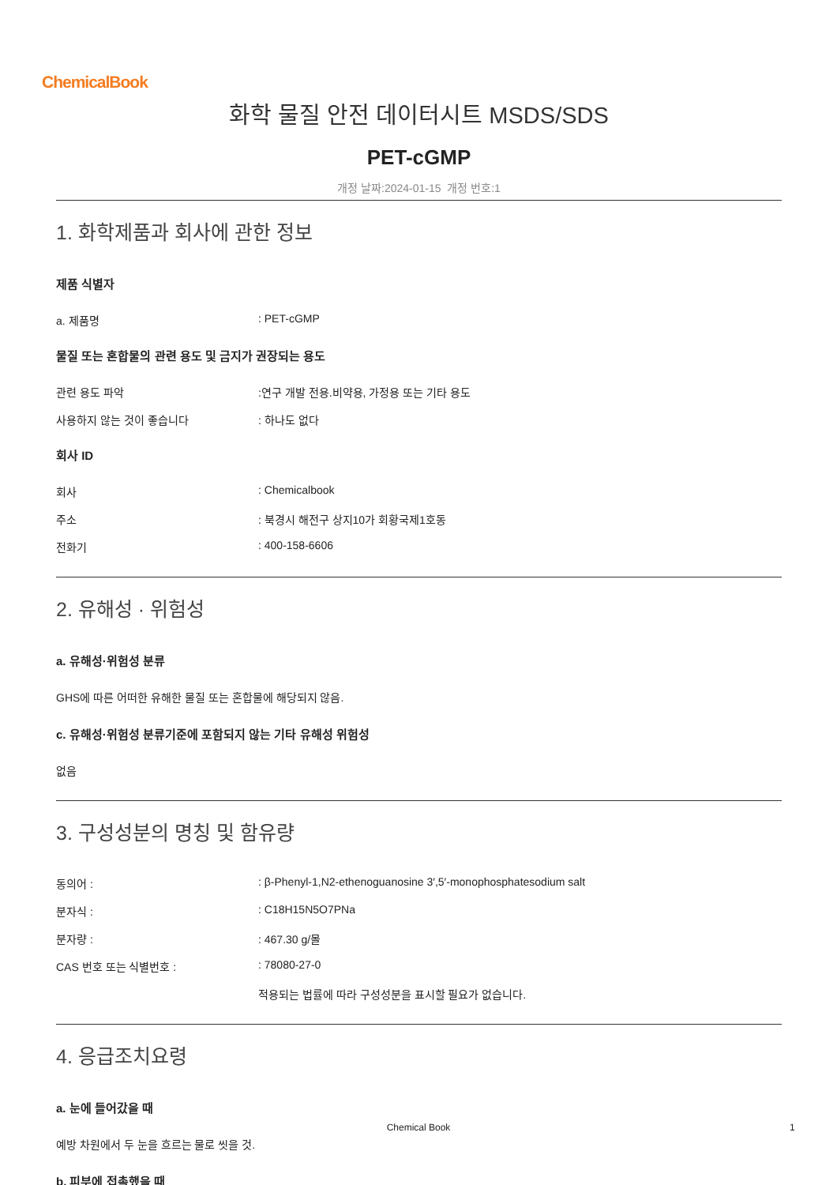ChemicalBook
화학 물질 안전 데이터시트 MSDS/SDS
PET-cGMP
개정 날짜:2024-01-15 개정 번호:1
1. 화학제품과 회사에 관한 정보
제품 식별자
a. 제품명 : PET-cGMP
물질 또는 혼합물의 관련 용도 및 금지가 권장되는 용도
관련 용도 파악 :연구 개발 전용.비약용, 가정용 또는 기타 용도
사용하지 않는 것이 좋습니다 : 하나도 없다
회사 ID
회사 : Chemicalbook
주소 : 북경시 해전구 상지10가 회황국제1호동
전화기 : 400-158-6606
2. 유해성 · 위험성
a. 유해성·위험성 분류
GHS에 따른 어떠한 유해한 물질 또는 혼합물에 해당되지 않음.
c. 유해성·위험성 분류기준에 포함되지 않는 기타 유해성 위험성
없음
3. 구성성분의 명칭 및 함유량
동의어 : : β-Phenyl-1,N2-ethenoguanosine 3′,5′-monophosphatesodium salt
분자식 : : C18H15N5O7PNa
분자량 : : 467.30 g/몰
CAS 번호 또는 식별번호 : : 78080-27-0
적용되는 법률에 따라 구성성분을 표시할 필요가 없습니다.
4. 응급조치요령
a. 눈에 들어갔을 때
예방 차원에서 두 눈을 흐르는 물로 씻을 것.
b. 피부에 접촉했을 때
Chemical Book 1